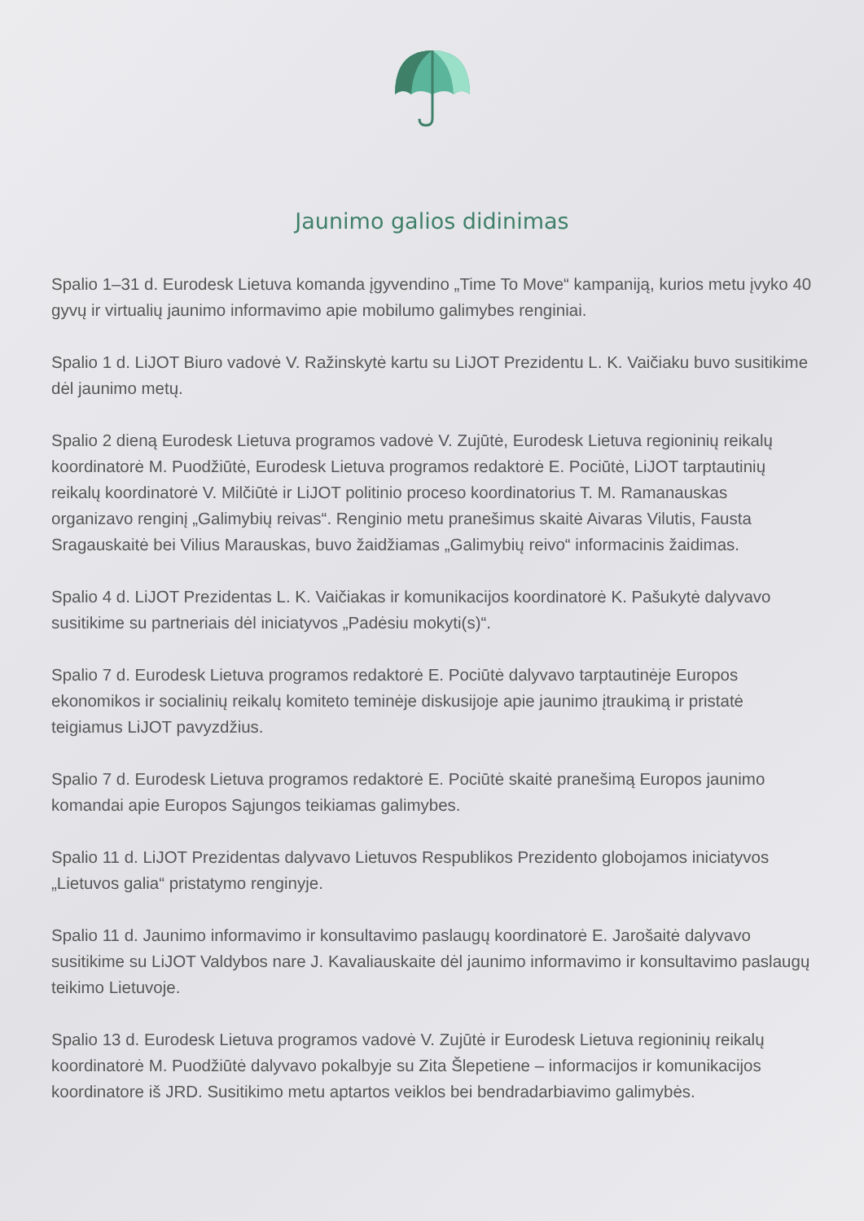Jaunimo galios didinimas
Spalio 1–31 d. Eurodesk Lietuva komanda įgyvendino „Time To Move“ kampaniją, kurios metu įvyko 40 gyvų ir virtualių jaunimo informavimo apie mobilumo galimybes renginiai.
Spalio 1 d. LiJOT Biuro vadovė V. Ražinskytė kartu su LiJOT Prezidentu L. K. Vaičiaku buvo susitikime dėl jaunimo metų.
Spalio 2 dieną Eurodesk Lietuva programos vadovė V. Zujūtė, Eurodesk Lietuva regioninių reikalų koordinatorė M. Puodžiūtė, Eurodesk Lietuva programos redaktorė E. Pociūtė, LiJOT tarptautinių reikalų koordinatorė V. Milčiūtė ir LiJOT politinio proceso koordinatorius T. M. Ramanauskas organizavo renginį „Galimybių reivas“. Renginio metu pranešimus skaitė Aivaras Vilutis, Fausta Sragauskaitė bei Vilius Marauskas, buvo žaidžiamas „Galimybių reivo“ informacinis žaidimas.
Spalio 4 d. LiJOT Prezidentas L. K. Vaičiakas ir komunikacijos koordinatorė K. Pašukytė dalyvavo susitikime su partneriais dėl iniciatyvos „Padėsiu mokyti(s)“.
Spalio 7 d. Eurodesk Lietuva programos redaktorė E. Pociūtė dalyvavo tarptautinėje Europos ekonomikos ir socialinių reikalų komiteto teminėje diskusijoje apie jaunimo įtraukimą ir pristatė teigiamus LiJOT pavyzdžius.
Spalio 7 d. Eurodesk Lietuva programos redaktorė E. Pociūtė skaitė pranešimą Europos jaunimo komandai apie Europos Sąjungos teikiamas galimybes.
Spalio 11 d. LiJOT Prezidentas dalyvavo Lietuvos Respublikos Prezidento globojamos iniciatyvos „Lietuvos galia“ pristatymo renginyje.
Spalio 11 d. Jaunimo informavimo ir konsultavimo paslaugų koordinatorė E. Jarošaitė dalyvavo susitikime su LiJOT Valdybos nare J. Kavaliauskaite dėl jaunimo informavimo ir konsultavimo paslaugų teikimo Lietuvoje.
Spalio 13 d. Eurodesk Lietuva programos vadovė V. Zujūtė ir Eurodesk Lietuva regioninių reikalų koordinatorė M. Puodžiūtė dalyvavo pokalbyje su Zita Šlepetiene – informacijos ir komunikacijos koordinatore iš JRD. Susitikimo metu aptartos veiklos bei bendradarbiavimo galimybės.